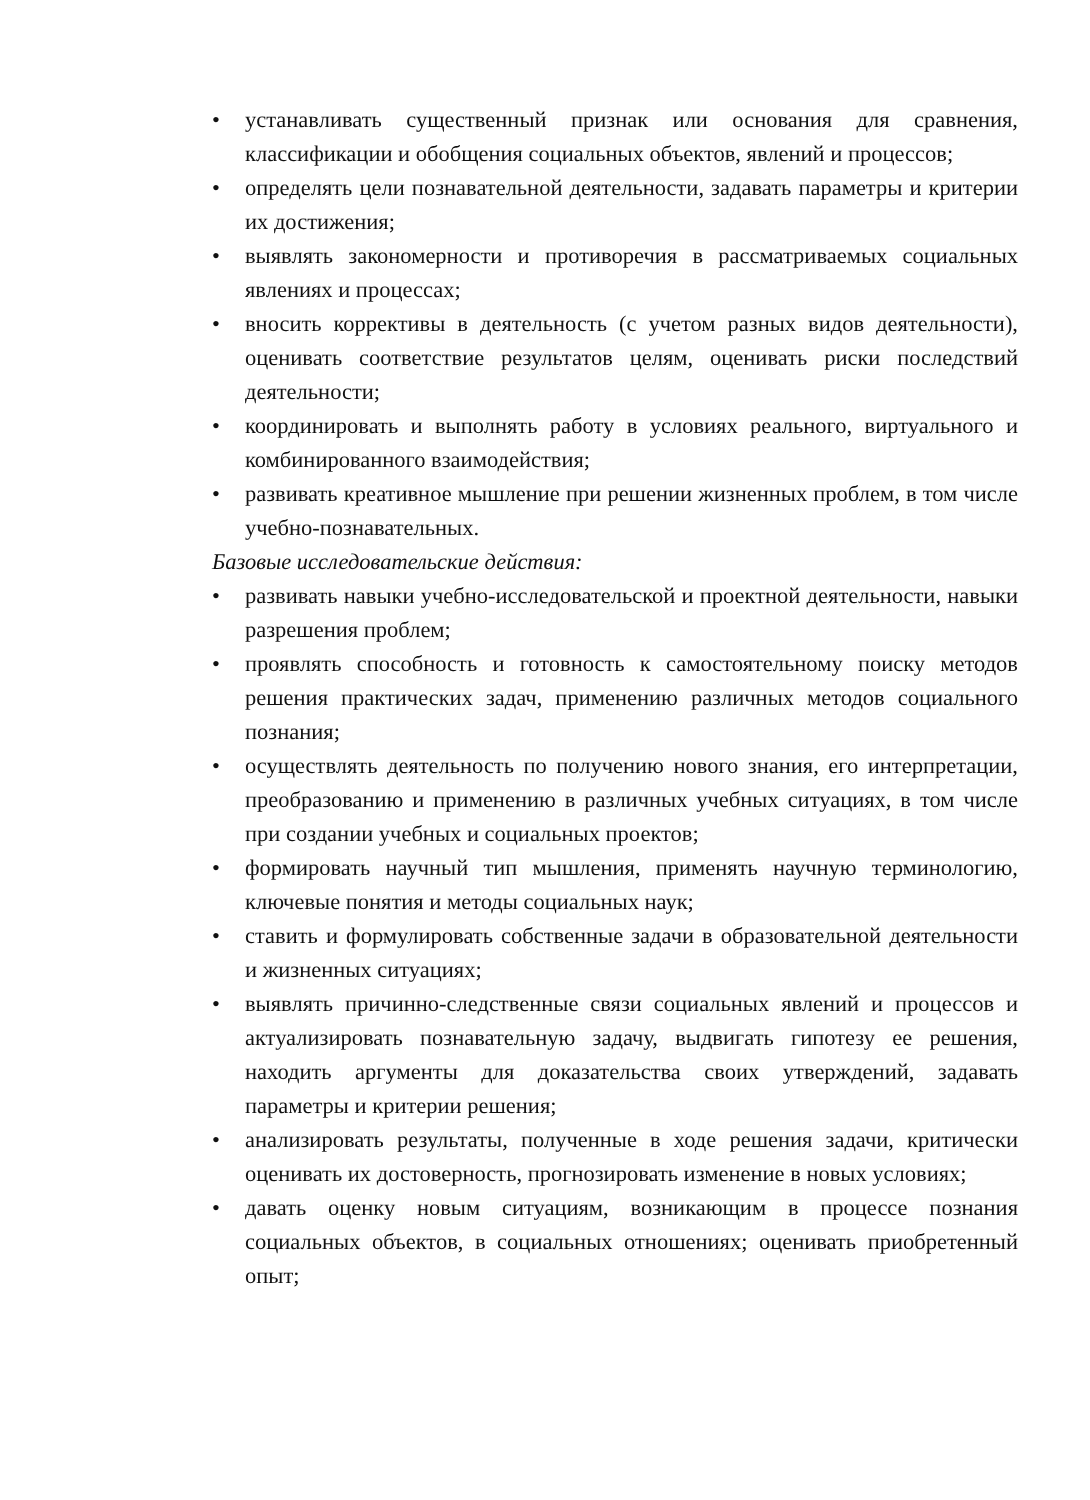• устанавливать существенный признак или основания для сравнения, классификации и обобщения социальных объектов, явлений и процессов;
• определять цели познавательной деятельности, задавать параметры и критерии их достижения;
• выявлять закономерности и противоречия в рассматриваемых социальных явлениях и процессах;
• вносить коррективы в деятельность (с учетом разных видов деятельности), оценивать соответствие результатов целям, оценивать риски последствий деятельности;
• координировать и выполнять работу в условиях реального, виртуального и комбинированного взаимодействия;
• развивать креативное мышление при решении жизненных проблем, в том числе учебно-познавательных.
Базовые исследовательские действия:
• развивать навыки учебно-исследовательской и проектной деятельности, навыки разрешения проблем;
• проявлять способность и готовность к самостоятельному поиску методов решения практических задач, применению различных методов социального познания;
• осуществлять деятельность по получению нового знания, его интерпретации, преобразованию и применению в различных учебных ситуациях, в том числе при создании учебных и социальных проектов;
• формировать научный тип мышления, применять научную терминологию, ключевые понятия и методы социальных наук;
• ставить и формулировать собственные задачи в образовательной деятельности и жизненных ситуациях;
• выявлять причинно-следственные связи социальных явлений и процессов и актуализировать познавательную задачу, выдвигать гипотезу ее решения, находить аргументы для доказательства своих утверждений, задавать параметры и критерии решения;
• анализировать результаты, полученные в ходе решения задачи, критически оценивать их достоверность, прогнозировать изменение в новых условиях;
• давать оценку новым ситуациям, возникающим в процессе познания социальных объектов, в социальных отношениях; оценивать приобретенный опыт;